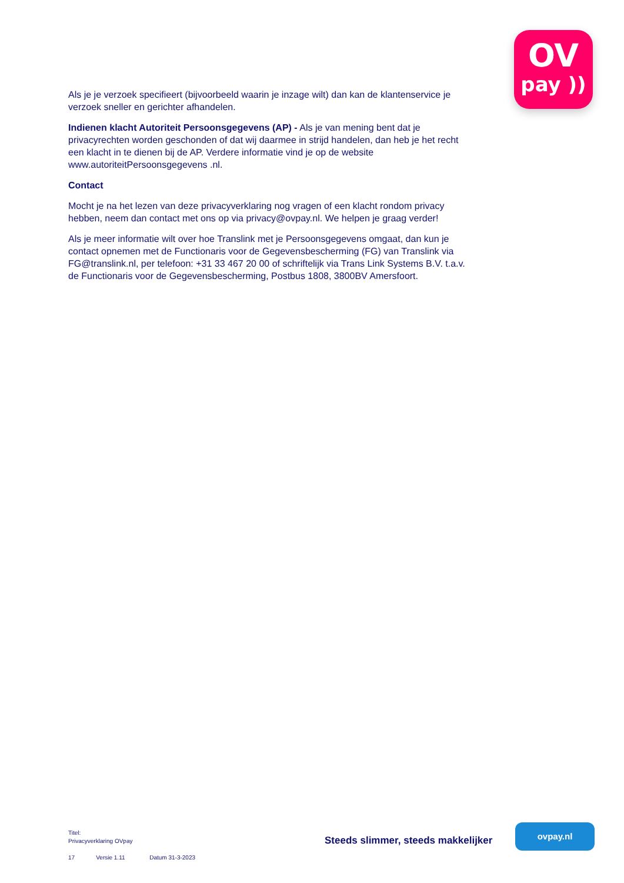OV
pay ))
Als je je verzoek specifieert (bijvoorbeeld waarin je inzage wilt) dan kan de klantenservice je verzoek sneller en gerichter afhandelen.
Indienen klacht Autoriteit Persoonsgegevens (AP) - Als je van mening bent dat je privacyrechten worden geschonden of dat wij daarmee in strijd handelen, dan heb je het recht een klacht in te dienen bij de AP. Verdere informatie vind je op de website www.autoriteitPersoonsgegevens .nl.
Contact
Mocht je na het lezen van deze privacyverklaring nog vragen of een klacht rondom privacy hebben, neem dan contact met ons op via privacy@ovpay.nl. We helpen je graag verder!
Als je meer informatie wilt over hoe Translink met je Persoonsgegevens omgaat, dan kun je contact opnemen met de Functionaris voor de Gegevensbescherming (FG) van Translink via FG@translink.nl, per telefoon: +31 33 467 20 00 of schriftelijk via Trans Link Systems B.V. t.a.v. de Functionaris voor de Gegevensbescherming, Postbus 1808, 3800BV Amersfoort.
Titel:
Privacyverklaring OVpay
17 Versie 1.11 Datum 31-3-2023
Steeds slimmer, steeds makkelijker
ovpay.nl